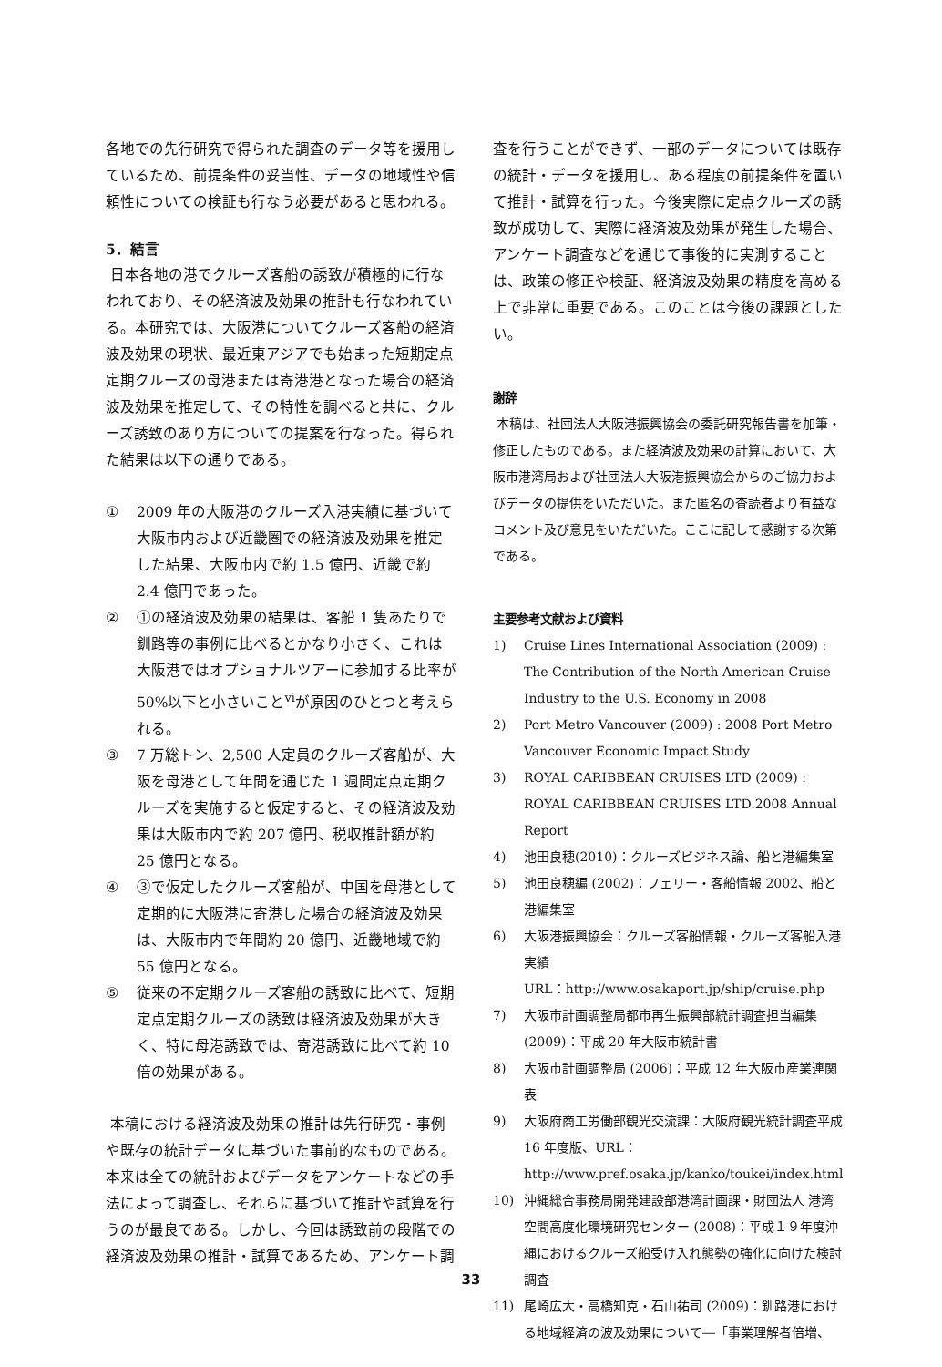各地での先行研究で得られた調査のデータ等を援用しているため、前提条件の妥当性、データの地域性や信頼性についての検証も行なう必要があると思われる。
5．結言
日本各地の港でクルーズ客船の誘致が積極的に行なわれており、その経済波及効果の推計も行なわれている。本研究では、大阪港についてクルーズ客船の経済波及効果の現状、最近東アジアでも始まった短期定点定期クルーズの母港または寄港港となった場合の経済波及効果を推定して、その特性を調べると共に、クルーズ誘致のあり方についての提案を行なった。得られた結果は以下の通りである。
① 2009 年の大阪港のクルーズ入港実績に基づいて大阪市内および近畿圏での経済波及効果を推定した結果、大阪市内で約 1.5 億円、近畿で約 2.4 億円であった。
② ①の経済波及効果の結果は、客船 1 隻あたりで釧路等の事例に比べるとかなり小さく、これは大阪港ではオプショナルツアーに参加する比率が 50%以下と小さいこと<sup>vi</sup>が原因のひとつと考えられる。
③ 7 万総トン、2,500 人定員のクルーズ客船が、大阪を母港として年間を通じた 1 週間定点定期クルーズを実施すると仮定すると、その経済波及効果は大阪市内で約 207 億円、税収推計額が約 25 億円となる。
④ ③で仮定したクルーズ客船が、中国を母港として定期的に大阪港に寄港した場合の経済波及効果は、大阪市内で年間約 20 億円、近畿地域で約 55 億円となる。
⑤ 従来の不定期クルーズ客船の誘致に比べて、短期定点定期クルーズの誘致は経済波及効果が大きく、特に母港誘致では、寄港誘致に比べて約 10 倍の効果がある。
本稿における経済波及効果の推計は先行研究・事例や既存の統計データに基づいた事前的なものである。本来は全ての統計およびデータをアンケートなどの手法によって調査し、それらに基づいて推計や試算を行うのが最良である。しかし、今回は誘致前の段階での経済波及効果の推計・試算であるため、アンケート調
査を行うことができず、一部のデータについては既存の統計・データを援用し、ある程度の前提条件を置いて推計・試算を行った。今後実際に定点クルーズの誘致が成功して、実際に経済波及効果が発生した場合、アンケート調査などを通じて事後的に実測することは、政策の修正や検証、経済波及効果の精度を高める上で非常に重要である。このことは今後の課題としたい。
謝辞
本稿は、社団法人大阪港振興協会の委託研究報告書を加筆・修正したものである。また経済波及効果の計算において、大阪市港湾局および社団法人大阪港振興協会からのご協力およびデータの提供をいただいた。また匿名の査読者より有益なコメント及び意見をいただいた。ここに記して感謝する次第である。
主要参考文献および資料
1) Cruise Lines International Association (2009) : The Contribution of the North American Cruise Industry to the U.S. Economy in 2008
2) Port Metro Vancouver (2009) : 2008 Port Metro Vancouver Economic Impact Study
3) ROYAL CARIBBEAN CRUISES LTD (2009) : ROYAL CARIBBEAN CRUISES LTD.2008 Annual Report
4) 池田良穂(2010)：クルーズビジネス論、船と港編集室
5) 池田良穂編 (2002)：フェリー・客船情報 2002、船と港編集室
6) 大阪港振興協会：クルーズ客船情報・クルーズ客船入港実績
URL：http://www.osakaport.jp/ship/cruise.php
7) 大阪市計画調整局都市再生振興部統計調査担当編集 (2009)：平成 20 年大阪市統計書
8) 大阪市計画調整局 (2006)：平成 12 年大阪市産業連関表
9) 大阪府商工労働部観光交流課：大阪府観光統計調査平成 16 年度版、URL：
http://www.pref.osaka.jp/kanko/toukei/index.html
10) 沖縄総合事務局開発建設部港湾計画課・財団法人 港湾空間高度化環境研究センター (2008)：平成１９年度沖縄におけるクルーズ船受け入れ態勢の強化に向けた検討調査
11) 尾崎広大・高橋知克・石山祐司 (2009)：釧路港における地域経済の波及効果について―「事業理解者倍増、
33